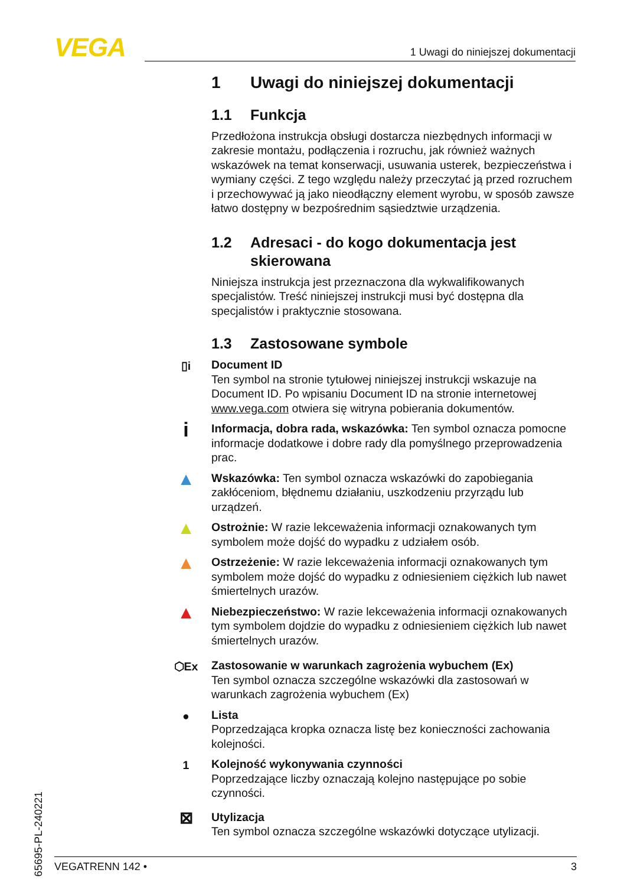VEGA 1 Uwagi do niniejszej dokumentacji
1 Uwagi do niniejszej dokumentacji
1.1 Funkcja
Przedłożona instrukcja obsługi dostarcza niezbędnych informacji w zakresie montażu, podłączenia i rozruchu, jak również ważnych wskazówek na temat konserwacji, usuwania usterek, bezpieczeństwa i wymiany części. Z tego względu należy przeczytać ją przed rozruchem i przechowywać ją jako nieodłączny element wyrobu, w sposób zawsze łatwo dostępny w bezpośrednim sąsiedztwie urządzenia.
1.2 Adresaci - do kogo dokumentacja jest
skierowana
Niniejsza instrukcja jest przeznaczona dla wykwalifikowanych specjalistów. Treść niniejszej instrukcji musi być dostępna dla specjalistów i praktycznie stosowana.
1.3 Zastosowane symbole
▯i
Document ID
Ten symbol na stronie tytułowej niniejszej instrukcji wskazuje na Document ID. Po wpisaniu Document ID na stronie internetowej www.vega.com otwiera się witryna pobierania dokumentów.
i
Informacja, dobra rada, wskazówka: Ten symbol oznacza pomocne informacje dodatkowe i dobre rady dla pomyślnego przeprowadzenia prac.
▲
Wskazówka: Ten symbol oznacza wskazówki do zapobiegania zakłóceniom, błędnemu działaniu, uszkodzeniu przyrządu lub urządzeń.
▲
Ostrożnie: W razie lekceważenia informacji oznakowanych tym symbolem może dojść do wypadku z udziałem osób.
▲
Ostrzeżenie: W razie lekceważenia informacji oznakowanych tym symbolem może dojść do wypadku z odniesieniem ciężkich lub nawet śmiertelnych urazów.
▲
Niebezpieczeństwo: W razie lekceważenia informacji oznakowanych tym symbolem dojdzie do wypadku z odniesieniem ciężkich lub nawet śmiertelnych urazów.
⬡Ex
Zastosowanie w warunkach zagrożenia wybuchem (Ex)
Ten symbol oznacza szczególne wskazówki dla zastosowań w warunkach zagrożenia wybuchem (Ex)
●
Lista
Poprzedzająca kropka oznacza listę bez konieczności zachowania kolejności.
1
Kolejność wykonywania czynności
Poprzedzające liczby oznaczają kolejno następujące po sobie czynności.
⊠
Utylizacja
Ten symbol oznacza szczególne wskazówki dotyczące utylizacji.
65695-PL-240221
VEGATRENN 142 • 3